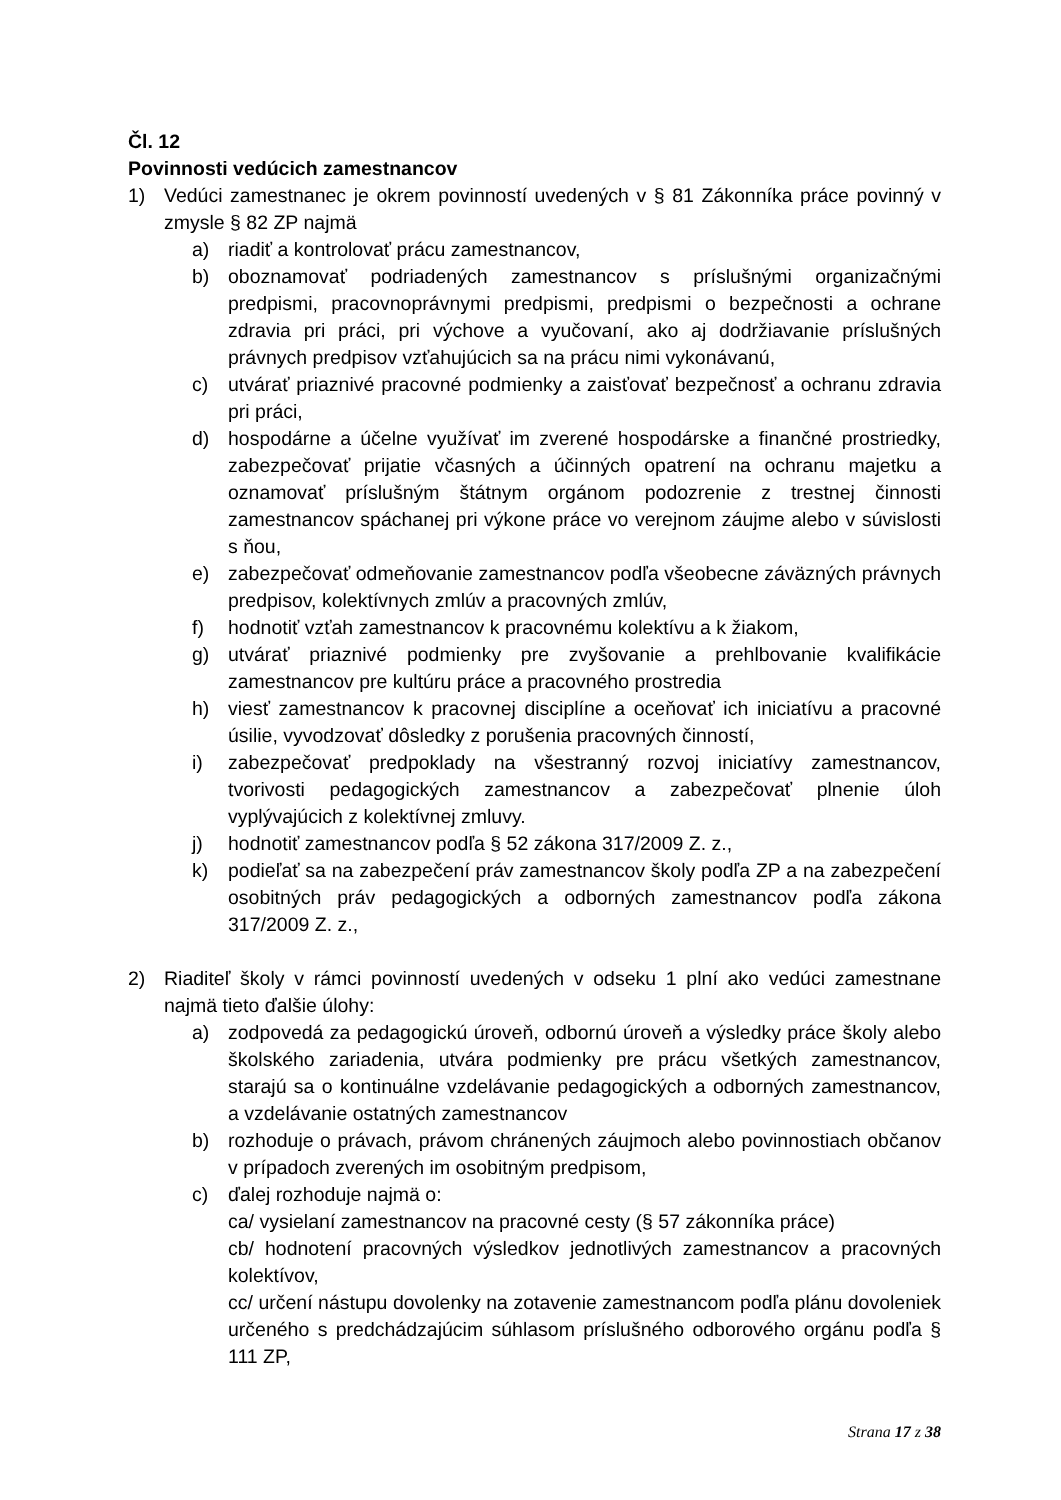Čl. 12
Povinnosti vedúcich zamestnancov
1) Vedúci zamestnanec je okrem povinností uvedených v § 81 Zákonníka práce povinný v zmysle § 82 ZP najmä
a) riadiť a kontrolovať prácu zamestnancov,
b) oboznamovať podriadených zamestnancov s príslušnými organizačnými predpismi, pracovnoprávnymi predpismi, predpismi o bezpečnosti a ochrane zdravia pri práci, pri výchove a vyučovaní, ako aj dodržiavanie príslušných právnych predpisov vzťahujúcich sa na prácu nimi vykonávanú,
c) utvárať priaznivé pracovné podmienky a zaisťovať bezpečnosť a ochranu zdravia pri práci,
d) hospodárne a účelne využívať im zverené hospodárske a finančné prostriedky, zabezpečovať prijatie včasných a účinných opatrení na ochranu majetku a oznamovať príslušným štátnym orgánom podozrenie z trestnej činnosti zamestnancov spáchanej pri výkone práce vo verejnom záujme alebo v súvislosti s ňou,
e) zabezpečovať odmeňovanie zamestnancov podľa všeobecne záväzných právnych predpisov, kolektívnych zmlúv a pracovných zmlúv,
f) hodnotiť vzťah zamestnancov k pracovnému kolektívu a k žiakom,
g) utvárať priaznivé podmienky pre zvyšovanie a prehlbovanie kvalifikácie zamestnancov pre kultúru práce a pracovného prostredia
h) viesť zamestnancov k pracovnej disciplíne a oceňovať ich iniciatívu a pracovné úsilie, vyvodzovať dôsledky z porušenia pracovných činností,
i) zabezpečovať predpoklady na všestranný rozvoj iniciatívy zamestnancov, tvorivosti pedagogických zamestnancov a zabezpečovať plnenie úloh vyplývajúcich z kolektívnej zmluvy.
j) hodnotiť zamestnancov podľa § 52 zákona 317/2009 Z. z.,
k) podieľať sa na zabezpečení práv zamestnancov školy podľa ZP a na zabezpečení osobitných práv pedagogických a odborných zamestnancov podľa zákona 317/2009 Z. z.,
2) Riaditeľ školy v rámci povinností uvedených v odseku 1 plní ako vedúci zamestnane najmä tieto ďalšie úlohy:
a) zodpovedá za pedagogickú úroveň, odbornú úroveň a výsledky práce školy alebo školského zariadenia, utvára podmienky pre prácu všetkých zamestnancov, starajú sa o kontinuálne vzdelávanie pedagogických a odborných zamestnancov, a vzdelávanie ostatných zamestnancov
b) rozhoduje o právach, právom chránených záujmoch alebo povinnostiach občanov v prípadoch zverených im osobitným predpisom,
c) ďalej rozhoduje najmä o:
ca/ vysielaní zamestnancov na pracovné cesty (§ 57 zákonníka práce)
cb/ hodnotení pracovných výsledkov jednotlivých zamestnancov a pracovných kolektívov,
cc/ určení nástupu dovolenky na zotavenie zamestnancom podľa plánu dovoleniek určeného s predchádzajúcim súhlasom príslušného odborového orgánu podľa § 111 ZP,
Strana 17 z 38